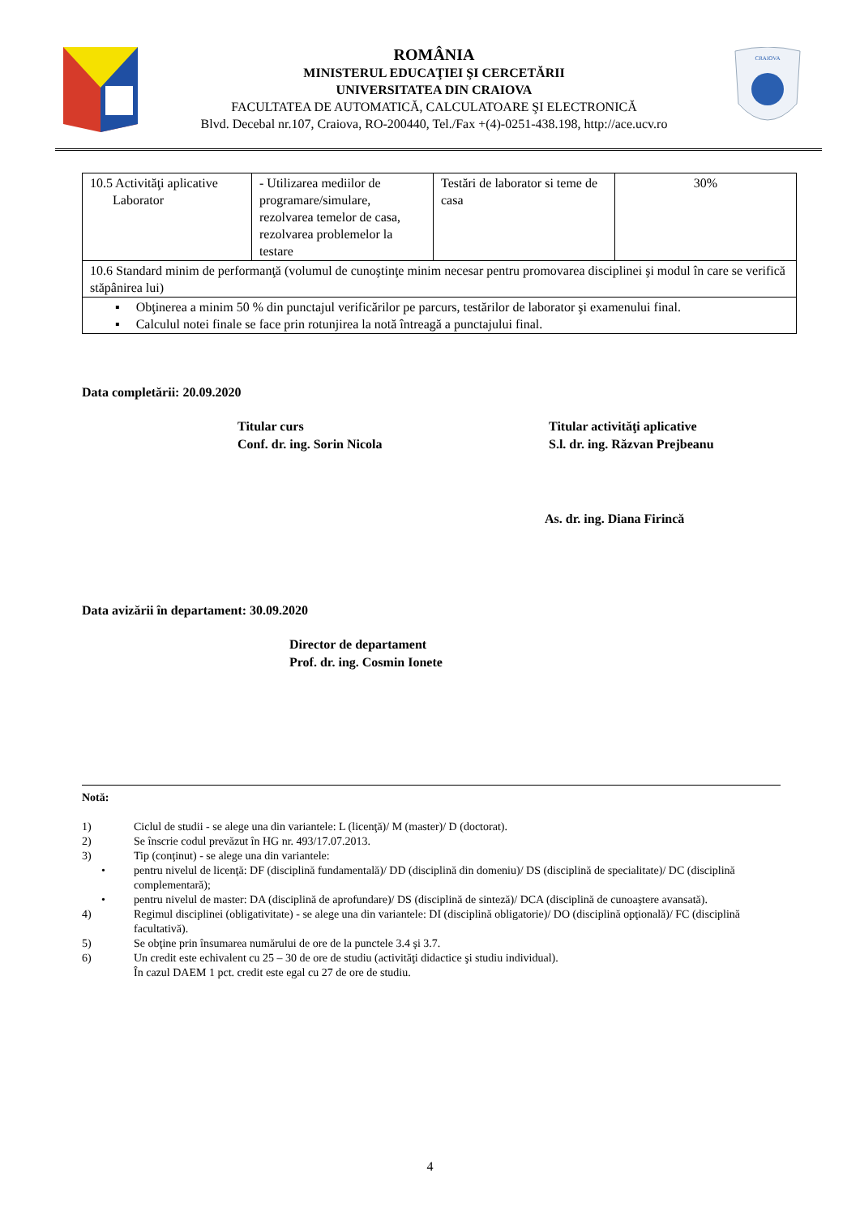ROMÂNIA
MINISTERUL EDUCAŢIEI ŞI CERCETĂRII
UNIVERSITATEA DIN CRAIOVA
FACULTATEA DE AUTOMATICĂ, CALCULATOARE ŞI ELECTRONICĂ
Blvd. Decebal nr.107, Craiova, RO-200440, Tel./Fax +(4)-0251-438.198, http://ace.ucv.ro
CRAIOVA
| 10.5 Activităţi aplicative Laborator | - Utilizarea mediilor de programare/simulare, rezolvarea temelor de casa, rezolvarea problemelor la testare | Testări de laborator si teme de casa | 30% |
| 10.6 Standard minim de performanţă (volumul de cunoştinţe minim necesar pentru promovarea disciplinei şi modul în care se verifică stăpânirea lui) | | | |
| ▪ Obţinerea a minim 50 % din punctajul verificărilor pe parcurs, testărilor de laborator şi examenului final. ▪ Calculul notei finale se face prin rotunjirea la notă întreagă a punctajului final. | | | |
Data completării: 20.09.2020
Titular curs
Conf. dr. ing. Sorin Nicola
Titular activităţi aplicative
S.l. dr. ing. Răzvan Prejbeanu
As. dr. ing. Diana Firincă
Data avizării în departament: 30.09.2020
Director de departament
Prof. dr. ing. Cosmin Ionete
Notă:
1) Ciclul de studii - se alege una din variantele: L (licenţă)/ M (master)/ D (doctorat).
2) Se înscrie codul prevăzut în HG nr. 493/17.07.2013.
3) Tip (conţinut) - se alege una din variantele:
• pentru nivelul de licenţă: DF (disciplină fundamentală)/ DD (disciplină din domeniu)/ DS (disciplină de specialitate)/ DC (disciplină complementară);
• pentru nivelul de master: DA (disciplină de aprofundare)/ DS (disciplină de sinteză)/ DCA (disciplină de cunoaştere avansată).
4) Regimul disciplinei (obligativitate) - se alege una din variantele: DI (disciplină obligatorie)/ DO (disciplină opţională)/ FC (disciplină facultativă).
5) Se obţine prin însumarea numărului de ore de la punctele 3.4 şi 3.7.
6) Un credit este echivalent cu 25 – 30 de ore de studiu (activităţi didactice şi studiu individual).
În cazul DAEM 1 pct. credit este egal cu 27 de ore de studiu.
4